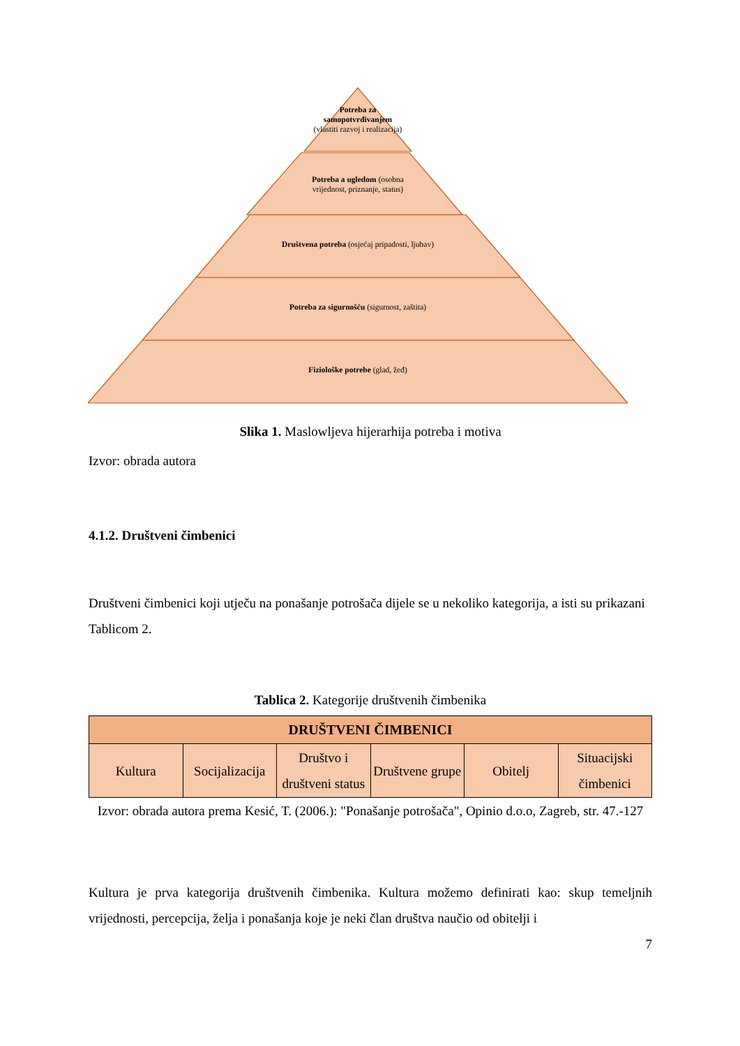Potreba za
samopotvrđivanjem
(vlastiti razvoj i realizacija)
Potreba a ugledom (osobna
vrijednost, priznanje, status)
Društvena potreba (osjećaj pripadosti, ljubav)
Potreba za sigurnošću (sigurnost, zaštita)
Fiziološke potrebe (glad, žeđ)
Slika 1. Maslowljeva hijerarhija potreba i motiva
Izvor: obrada autora
4.1.2. Društveni čimbenici
Društveni čimbenici koji utječu na ponašanje potrošača dijele se u nekoliko kategorija, a isti su prikazani Tablicom 2.
Tablica 2. Kategorije društvenih čimbenika
| DRUŠTVENI ČIMBENICI | | | | | |
| --- | --- | --- | --- | --- | --- |
| Kultura | Socijalizacija | Društvo i društveni status | Društvene grupe | Obitelj | Situacijski čimbenici |
Izvor: obrada autora prema Kesić, T. (2006.): "Ponašanje potrošača", Opinio d.o.o, Zagreb, str. 47.-127
Kultura je prva kategorija društvenih čimbenika. Kultura možemo definirati kao: skup temeljnih vrijednosti, percepcija, želja i ponašanja koje je neki član društva naučio od obitelji i
7